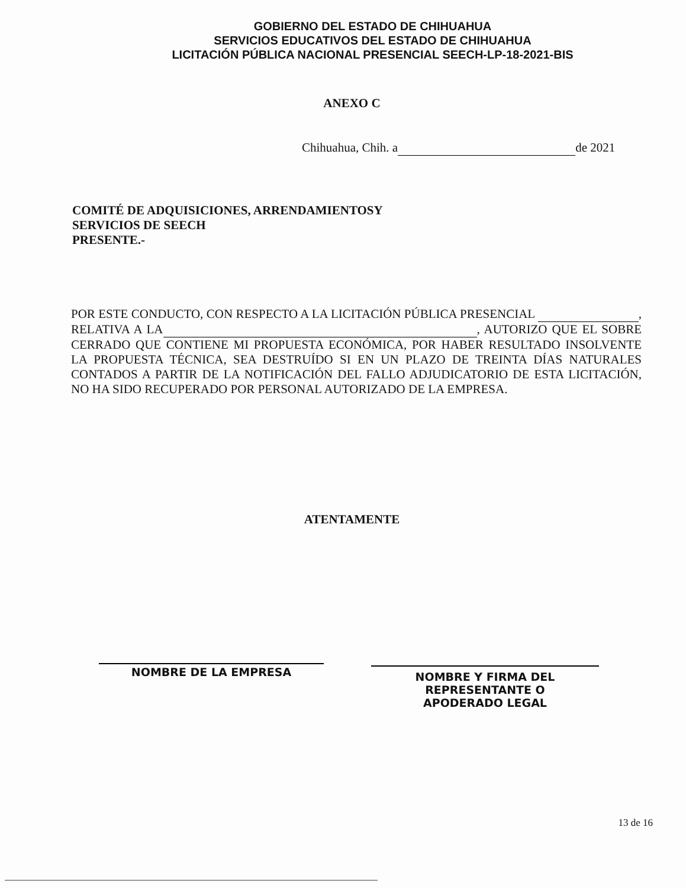GOBIERNO DEL ESTADO DE CHIHUAHUA
SERVICIOS EDUCATIVOS DEL ESTADO DE CHIHUAHUA
LICITACIÓN PÚBLICA NACIONAL PRESENCIAL SEECH-LP-18-2021-BIS
ANEXO C
Chihuahua, Chih. a de 2021
COMITÉ DE ADQUISICIONES, ARRENDAMIENTOSY
SERVICIOS DE SEECH
PRESENTE.-
POR ESTE CONDUCTO, CON RESPECTO A LA LICITACIÓN PÚBLICA PRESENCIAL , RELATIVA A LA , AUTORIZO QUE EL SOBRE CERRADO QUE CONTIENE MI PROPUESTA ECONÓMICA, POR HABER RESULTADO INSOLVENTE LA PROPUESTA TÉCNICA, SEA DESTRUÍDO SI EN UN PLAZO DE TREINTA DÍAS NATURALES CONTADOS A PARTIR DE LA NOTIFICACIÓN DEL FALLO ADJUDICATORIO DE ESTA LICITACIÓN, NO HA SIDO RECUPERADO POR PERSONAL AUTORIZADO DE LA EMPRESA.
ATENTAMENTE
NOMBRE DE LA EMPRESA
NOMBRE Y FIRMA DEL
REPRESENTANTE O
APODERADO LEGAL
13 de 16